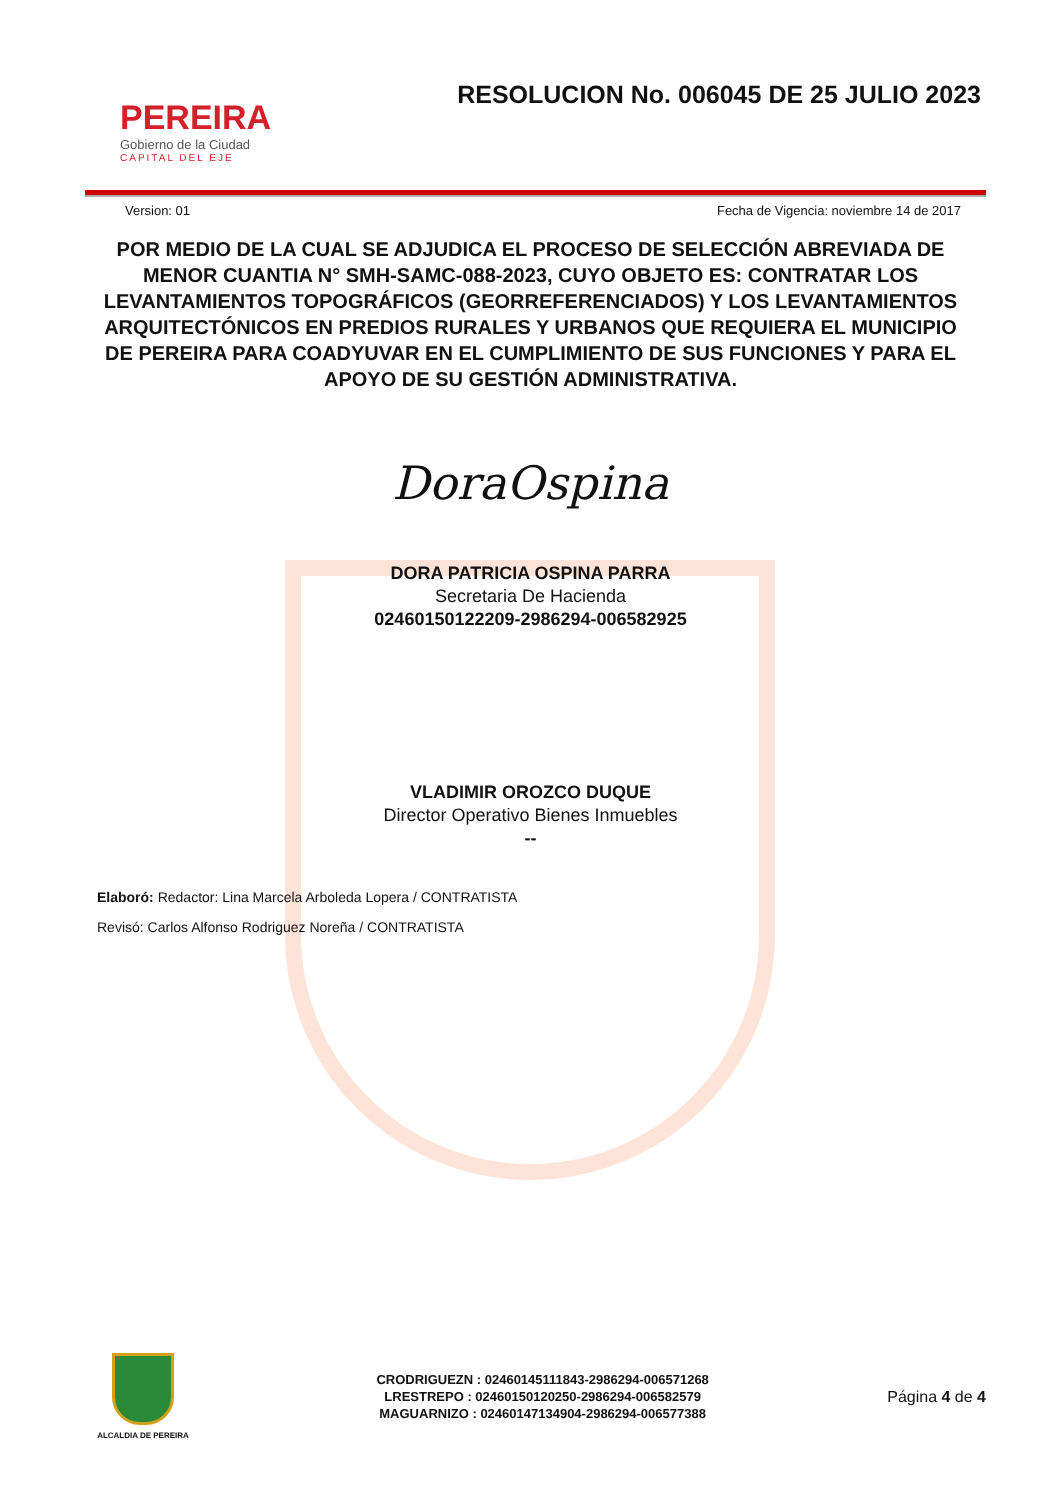PEREIRA
Gobierno de la Ciudad
CAPITAL DEL EJE
RESOLUCION No. 006045 DE 25 JULIO 2023
Version: 01 Fecha de Vigencia: noviembre 14 de 2017
POR MEDIO DE LA CUAL SE ADJUDICA EL PROCESO DE SELECCIÓN ABREVIADA DE MENOR CUANTIA N° SMH-SAMC-088-2023, CUYO OBJETO ES: CONTRATAR LOS LEVANTAMIENTOS TOPOGRÁFICOS (GEORREFERENCIADOS) Y LOS LEVANTAMIENTOS ARQUITECTÓNICOS EN PREDIOS RURALES Y URBANOS QUE REQUIERA EL MUNICIPIO DE PEREIRA PARA COADYUVAR EN EL CUMPLIMIENTO DE SUS FUNCIONES Y PARA EL APOYO DE SU GESTIÓN ADMINISTRATIVA.
DoraOspina
DORA PATRICIA OSPINA PARRA
Secretaria De Hacienda
02460150122209-2986294-006582925
VLADIMIR OROZCO DUQUE
Director Operativo Bienes Inmuebles
--
Elaboró: Redactor: Lina Marcela Arboleda Lopera / CONTRATISTA
Revisó: Carlos Alfonso Rodriguez Noreña / CONTRATISTA
ALCALDIA DE PEREIRA
CRODRIGUEZN : 02460145111843-2986294-006571268
LRESTREPO : 02460150120250-2986294-006582579
MAGUARNIZO : 02460147134904-2986294-006577388
Página 4 de 4